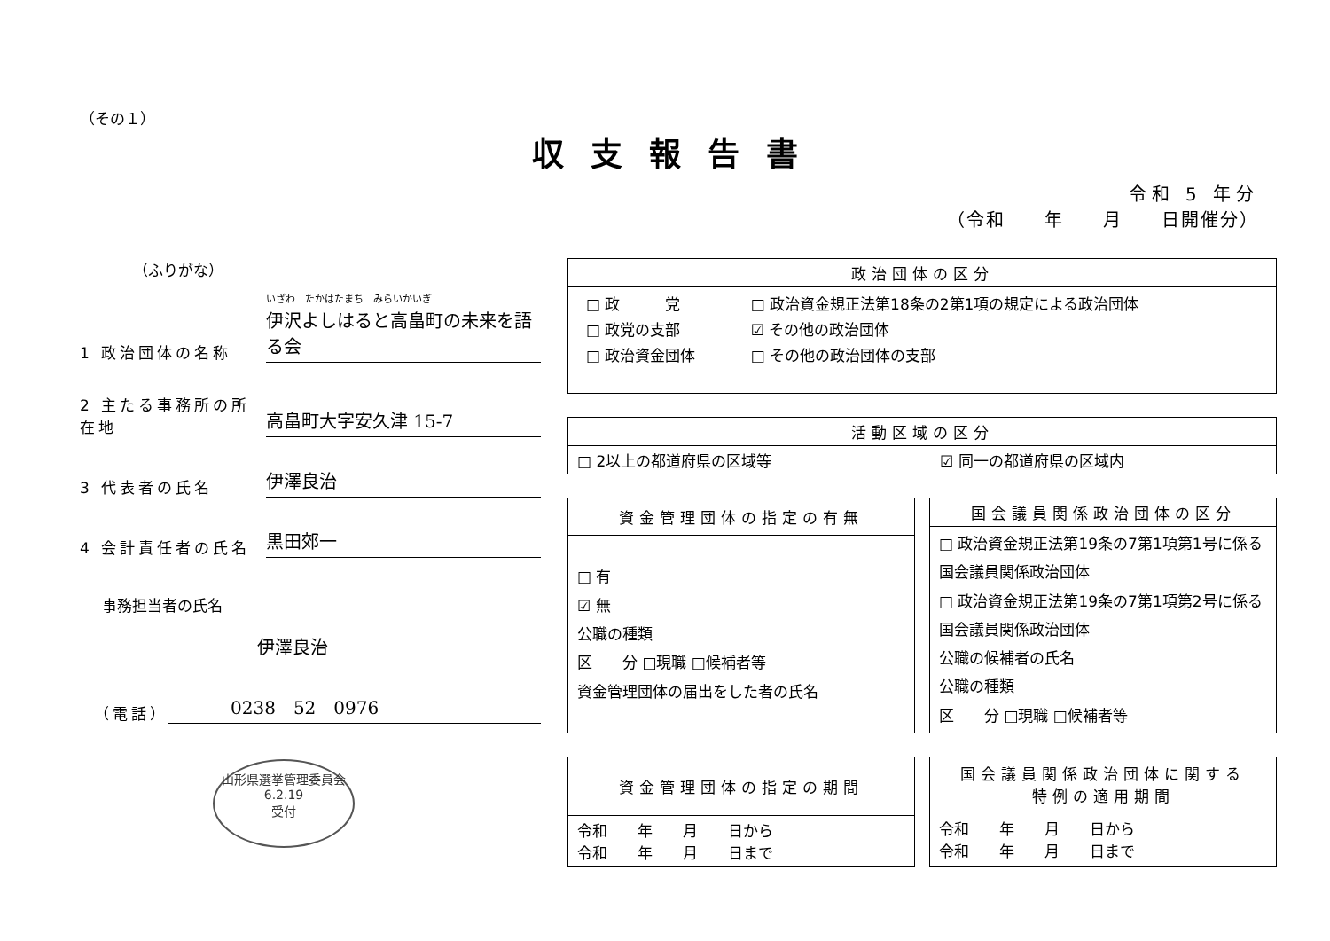（その１）
収支報告書
令和 5 年分
（令和　　年　　月　　日開催分）
（ふりがな）
1 政治団体の名称
いざわ　たかはたまち　みらいかいぎ
伊沢よしはると高畠町の未来を語る会
2 主たる事務所の所在地
高畠町大字安久津 15-7
3 代表者の氏名
伊澤良治
4 会計責任者の氏名
黒田郊一
事務担当者の氏名
伊澤良治
（電話）
0238　52　0976
山形県選挙管理委員会
6.2.19
受付
| 政治団体の区分 |
| --- |
| / □ 政 党 / □ 政治資金規正法第18条の2第1項の規定による政治団体 / / □ 政党の支部 / ☑ その他の政治団体 / / □ 政治資金団体 / □ その他の政治団体の支部 / |
| 活動区域の区分 | |
| --- | --- |
| □ 2以上の都道府県の区域等 | ☑ 同一の都道府県の区域内 |
| 資金管理団体の指定の有無 |
| --- |
| □ 有 ☑ 無 公職の種類 区 分 □現職 □候補者等 資金管理団体の届出をした者の氏名 |
| 国会議員関係政治団体の区分 |
| --- |
| □ 政治資金規正法第19条の7第1項第1号に係る国会議員関係政治団体 □ 政治資金規正法第19条の7第1項第2号に係る国会議員関係政治団体 公職の候補者の氏名 公職の種類 区 分 □現職 □候補者等 |
| 資金管理団体の指定の期間 |
| --- |
| 令和 年 月 日から 令和 年 月 日まで |
| 国会議員関係政治団体に関する 特例の適用期間 |
| --- |
| 令和 年 月 日から 令和 年 月 日まで |